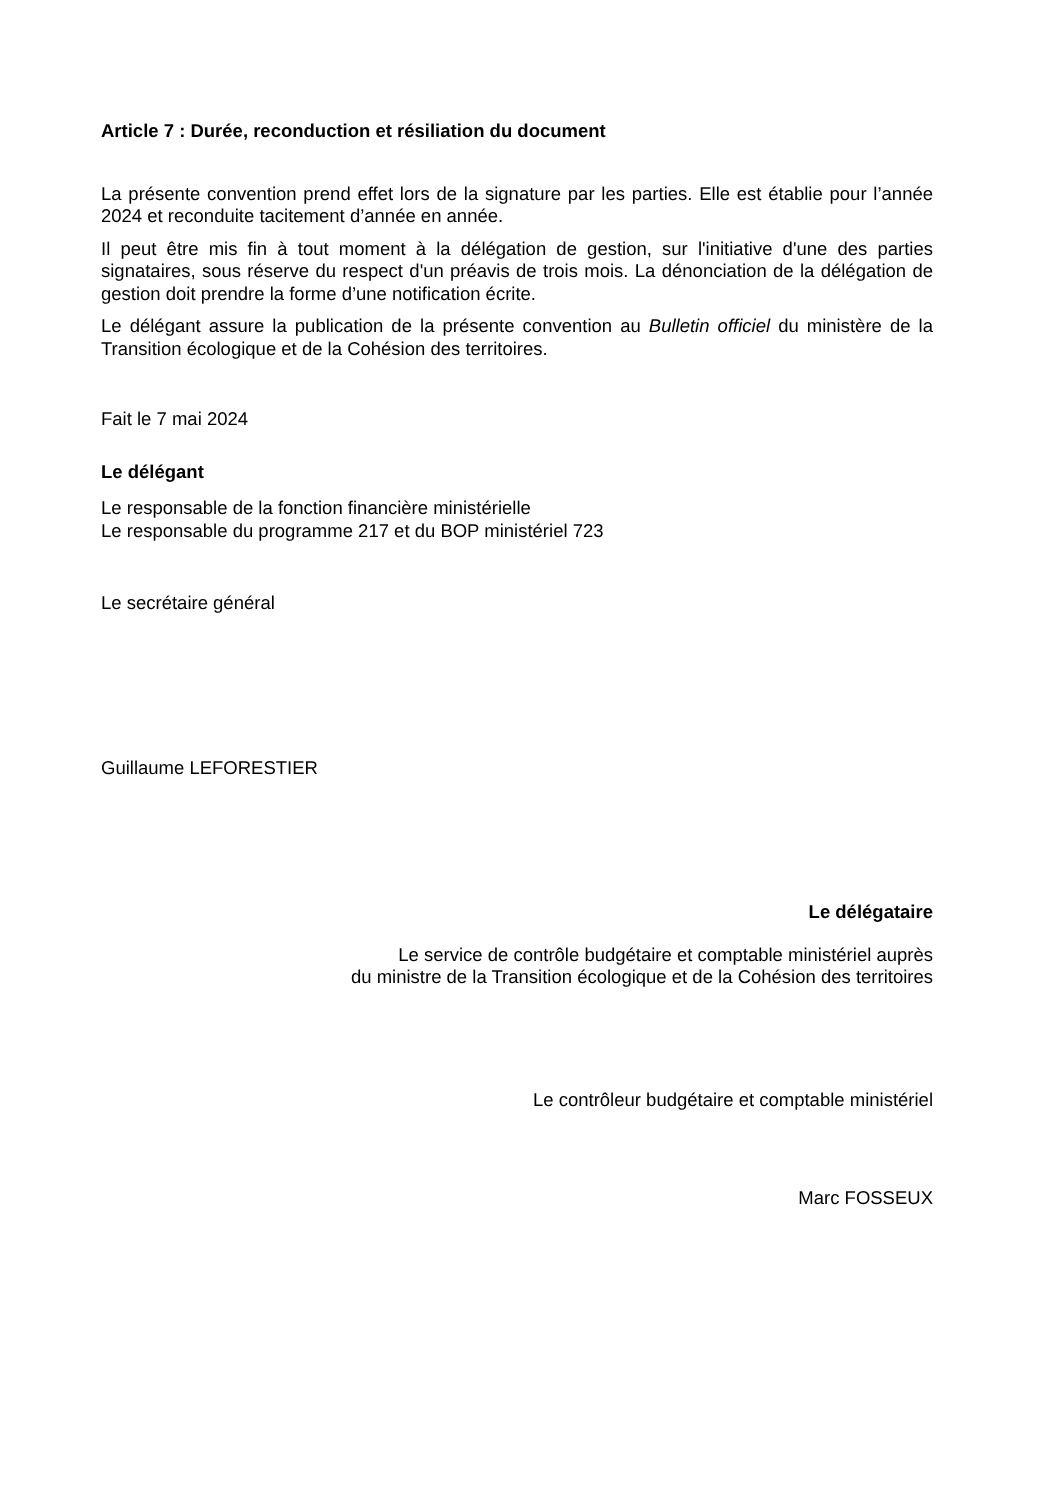Article 7 : Durée, reconduction et résiliation du document
La présente convention prend effet lors de la signature par les parties. Elle est établie pour l’année 2024 et reconduite tacitement d’année en année.
Il peut être mis fin à tout moment à la délégation de gestion, sur l'initiative d'une des parties signataires, sous réserve du respect d'un préavis de trois mois. La dénonciation de la délégation de gestion doit prendre la forme d’une notification écrite.
Le délégant assure la publication de la présente convention au Bulletin officiel du ministère de la Transition écologique et de la Cohésion des territoires.
Fait le 7 mai 2024
Le délégant
Le responsable de la fonction financière ministérielle
Le responsable du programme 217 et du BOP ministériel 723
Le secrétaire général
Guillaume LEFORESTIER
Le délégataire
Le service de contrôle budgétaire et comptable ministériel auprès
du ministre de la Transition écologique et de la Cohésion des territoires
Le contrôleur budgétaire et comptable ministériel
Marc FOSSEUX